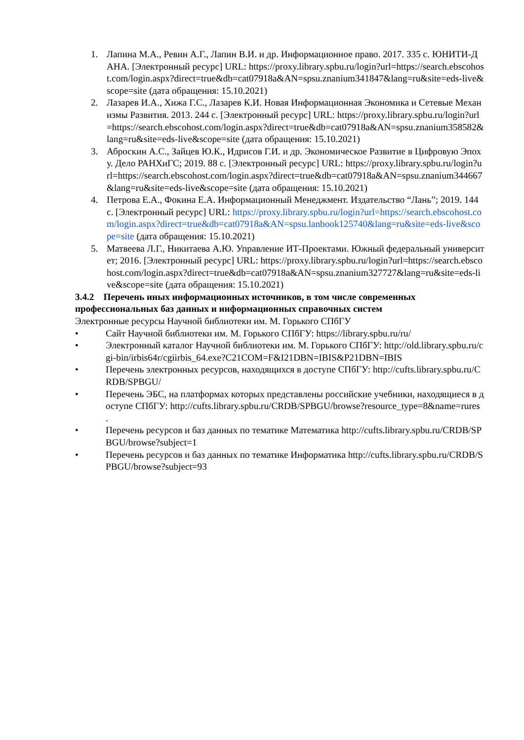1. Лапина М.А., Ревин А.Г., Лапин В.И. и др. Информационное право. 2017. 335 с. ЮНИТИ-ДАНА. [Электронный ресурс] URL: https://proxy.library.spbu.ru/login?url=https://search.ebscohost.com/login.aspx?direct=true&db=cat07918a&AN=spsu.znanium341847&lang=ru&site=eds-live&scope=site (дата обращения: 15.10.2021)
2. Лазарев И.А., Хижа Г.С., Лазарев К.И. Новая Информационная Экономика и Сетевые Механизмы Развития. 2013. 244 с. [Электронный ресурс] URL: https://proxy.library.spbu.ru/login?url=https://search.ebscohost.com/login.aspx?direct=true&db=cat07918a&AN=spsu.znanium358582&lang=ru&site=eds-live&scope=site (дата обращения: 15.10.2021)
3. Аброскин А.С., Зайцев Ю.К., Идрисов Г.И. и др. Экономическое Развитие в Цифровую Эпоху. Дело РАНХиГС; 2019. 88 с. [Электронный ресурс] URL: https://proxy.library.spbu.ru/login?url=https://search.ebscohost.com/login.aspx?direct=true&db=cat07918a&AN=spsu.znanium344667&lang=ru&site=eds-live&scope=site (дата обращения: 15.10.2021)
4. Петрова Е.А., Фокина Е.А. Информационный Менеджмент. Издательство “Лань”; 2019. 144 с. [Электронный ресурс] URL: https://proxy.library.spbu.ru/login?url=https://search.ebscohost.com/login.aspx?direct=true&db=cat07918a&AN=spsu.lanbook125740&lang=ru&site=eds-live&scope=site (дата обращения: 15.10.2021)
5. Матвеева Л.Г., Никитаева А.Ю. Управление ИТ-Проектами. Южный федеральный университет; 2016. [Электронный ресурс] URL: https://proxy.library.spbu.ru/login?url=https://search.ebscohost.com/login.aspx?direct=true&db=cat07918a&AN=spsu.znanium327727&lang=ru&site=eds-live&scope=site (дата обращения: 15.10.2021)
3.4.2 Перечень иных информационных источников, в том числе современных профессиональных баз данных и информационных справочных систем
Электронные ресурсы Научной библиотеки им. М. Горького СПбГУ
• Сайт Научной библиотеки им. М. Горького СПбГУ: https://library.spbu.ru/ru/
• Электронный каталог Научной библиотеки им. М. Горького СПбГУ: http://old.library.spbu.ru/cgi-bin/irbis64r/cgiirbis_64.exe?C21COM=F&I21DBN=IBIS&P21DBN=IBIS
• Перечень электронных ресурсов, находящихся в доступе СПбГУ: http://cufts.library.spbu.ru/CRDB/SPBGU/
• Перечень ЭБС, на платформах которых представлены российские учебники, находящиеся в доступе СПбГУ: http://cufts.library.spbu.ru/CRDB/SPBGU/browse?resource_type=8&name=rures .
• Перечень ресурсов и баз данных по тематике Математика http://cufts.library.spbu.ru/CRDB/SPBGU/browse?subject=1
• Перечень ресурсов и баз данных по тематике Информатика http://cufts.library.spbu.ru/CRDB/SPBGU/browse?subject=93